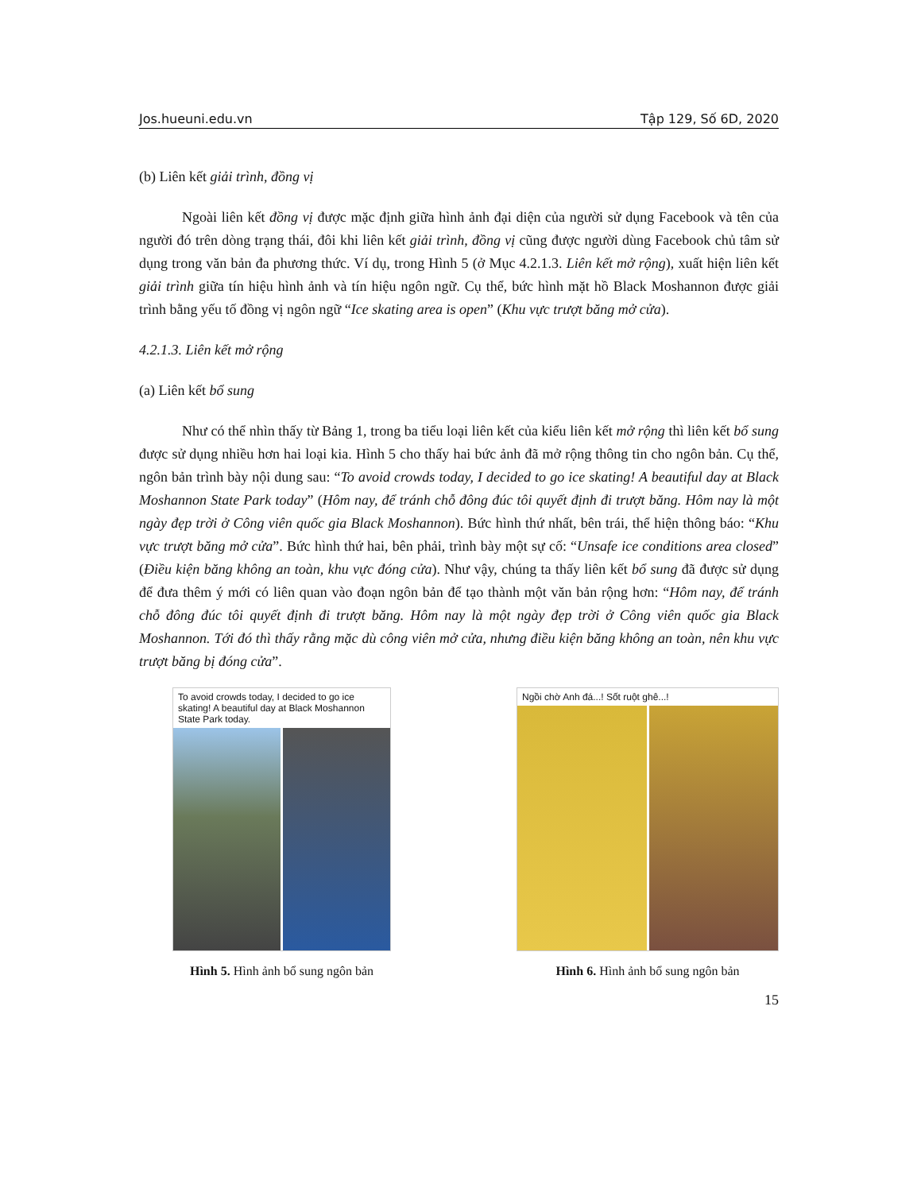Jos.hueuni.edu.vn Tập 129, Số 6D, 2020
(b) Liên kết giải trình, đồng vị
Ngoài liên kết đồng vị được mặc định giữa hình ảnh đại diện của người sử dụng Facebook và tên của người đó trên dòng trạng thái, đôi khi liên kết giải trình, đồng vị cũng được người dùng Facebook chủ tâm sử dụng trong văn bản đa phương thức. Ví dụ, trong Hình 5 (ở Mục 4.2.1.3. Liên kết mở rộng), xuất hiện liên kết giải trình giữa tín hiệu hình ảnh và tín hiệu ngôn ngữ. Cụ thể, bức hình mặt hồ Black Moshannon được giải trình bằng yếu tố đồng vị ngôn ngữ “Ice skating area is open” (Khu vực trượt băng mở cửa).
4.2.1.3. Liên kết mở rộng
(a) Liên kết bổ sung
Như có thể nhìn thấy từ Bảng 1, trong ba tiểu loại liên kết của kiểu liên kết mở rộng thì liên kết bổ sung được sử dụng nhiều hơn hai loại kia. Hình 5 cho thấy hai bức ảnh đã mở rộng thông tin cho ngôn bản. Cụ thể, ngôn bản trình bày nội dung sau: “To avoid crowds today, I decided to go ice skating! A beautiful day at Black Moshannon State Park today” (Hôm nay, để tránh chỗ đông đúc tôi quyết định đi trượt băng. Hôm nay là một ngày đẹp trời ở Công viên quốc gia Black Moshannon). Bức hình thứ nhất, bên trái, thể hiện thông báo: “Khu vực trượt băng mở cửa”. Bức hình thứ hai, bên phải, trình bày một sự cố: “Unsafe ice conditions area closed” (Điều kiện băng không an toàn, khu vực đóng cửa). Như vậy, chúng ta thấy liên kết bổ sung đã được sử dụng để đưa thêm ý mới có liên quan vào đoạn ngôn bản để tạo thành một văn bản rộng hơn: “Hôm nay, để tránh chỗ đông đúc tôi quyết định đi trượt băng. Hôm nay là một ngày đẹp trời ở Công viên quốc gia Black Moshannon. Tới đó thì thấy rằng mặc dù công viên mở cửa, nhưng điều kiện băng không an toàn, nên khu vực trượt băng bị đóng cửa”.
To avoid crowds today, I decided to go ice skating! A beautiful day at Black Moshannon State Park today.
Hình 5. Hình ảnh bổ sung ngôn bản
Ngồi chờ Anh đá...! Sốt ruột ghê...!
Hình 6. Hình ảnh bổ sung ngôn bản
15